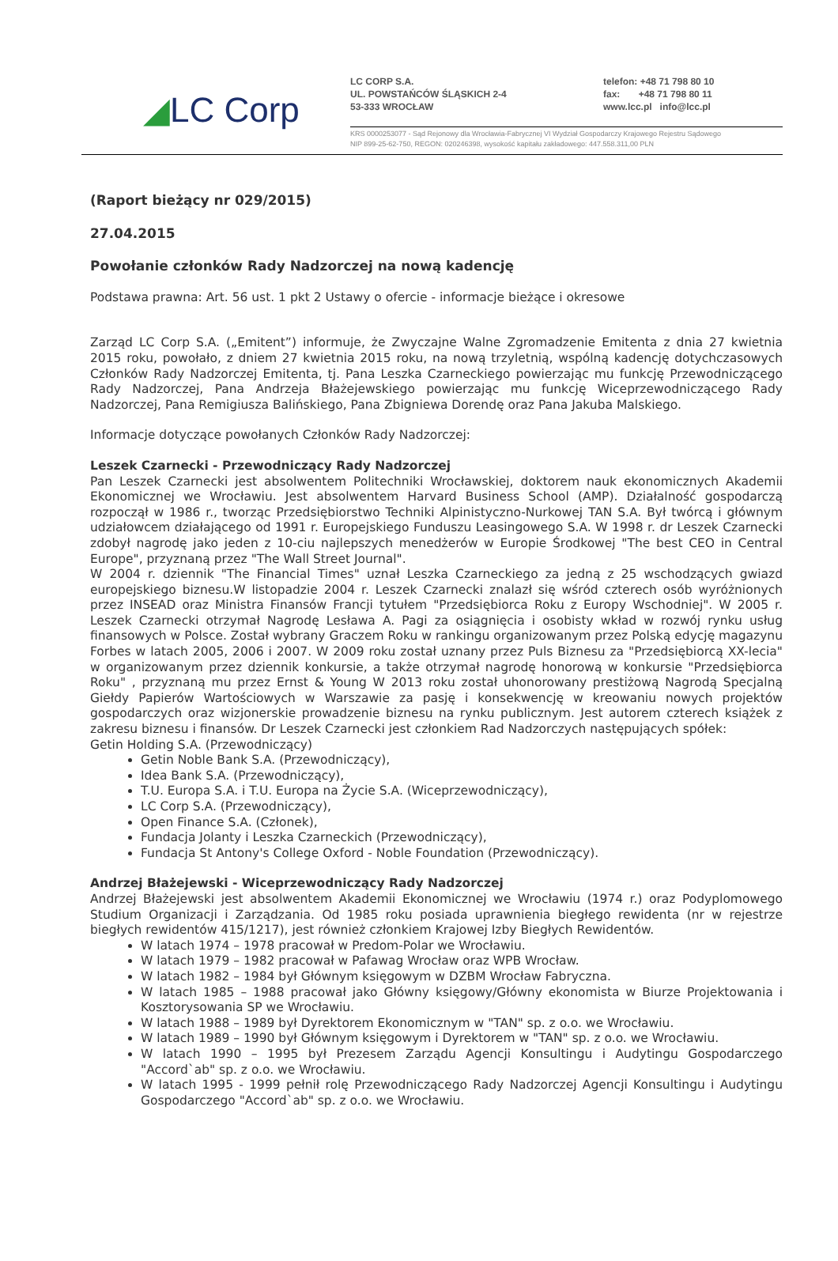◢LC Corp
LC CORP S.A.
UL. POWSTAŃCÓW ŚLĄSKICH 2-4
53-333 WROCŁAW
telefon: +48 71 798 80 10
fax: +48 71 798 80 11
www.lcc.pl info@lcc.pl
KRS 0000253077 - Sąd Rejonowy dla Wrocławia-Fabrycznej VI Wydział Gospodarczy Krajowego Rejestru Sądowego
NIP 899-25-62-750, REGON: 020246398, wysokość kapitału zakładowego: 447.558.311,00 PLN
(Raport bieżący nr 029/2015)
27.04.2015
Powołanie członków Rady Nadzorczej na nową kadencję
Podstawa prawna: Art. 56 ust. 1 pkt 2 Ustawy o ofercie - informacje bieżące i okresowe
Zarząd LC Corp S.A. („Emitent”) informuje, że Zwyczajne Walne Zgromadzenie Emitenta z dnia 27 kwietnia 2015 roku, powołało, z dniem 27 kwietnia 2015 roku, na nową trzyletnią, wspólną kadencję dotychczasowych Członków Rady Nadzorczej Emitenta, tj. Pana Leszka Czarneckiego powierzając mu funkcję Przewodniczącego Rady Nadzorczej, Pana Andrzeja Błażejewskiego powierzając mu funkcję Wiceprzewodniczącego Rady Nadzorczej, Pana Remigiusza Balińskiego, Pana Zbigniewa Dorendę oraz Pana Jakuba Malskiego.
Informacje dotyczące powołanych Członków Rady Nadzorczej:
Leszek Czarnecki - Przewodniczący Rady Nadzorczej
Pan Leszek Czarnecki jest absolwentem Politechniki Wrocławskiej, doktorem nauk ekonomicznych Akademii Ekonomicznej we Wrocławiu. Jest absolwentem Harvard Business School (AMP). Działalność gospodarczą rozpoczął w 1986 r., tworząc Przedsiębiorstwo Techniki Alpinistyczno-Nurkowej TAN S.A. Był twórcą i głównym udziałowcem działającego od 1991 r. Europejskiego Funduszu Leasingowego S.A. W 1998 r. dr Leszek Czarnecki zdobył nagrodę jako jeden z 10-ciu najlepszych menedżerów w Europie Środkowej "The best CEO in Central Europe", przyznaną przez "The Wall Street Journal".
W 2004 r. dziennik "The Financial Times" uznał Leszka Czarneckiego za jedną z 25 wschodzących gwiazd europejskiego biznesu.W listopadzie 2004 r. Leszek Czarnecki znalazł się wśród czterech osób wyróżnionych przez INSEAD oraz Ministra Finansów Francji tytułem "Przedsiębiorca Roku z Europy Wschodniej". W 2005 r. Leszek Czarnecki otrzymał Nagrodę Lesława A. Pagi za osiągnięcia i osobisty wkład w rozwój rynku usług finansowych w Polsce. Został wybrany Graczem Roku w rankingu organizowanym przez Polską edycję magazynu Forbes w latach 2005, 2006 i 2007. W 2009 roku został uznany przez Puls Biznesu za "Przedsiębiorcą XX-lecia" w organizowanym przez dziennik konkursie, a także otrzymał nagrodę honorową w konkursie "Przedsiębiorca Roku" , przyznaną mu przez Ernst & Young W 2013 roku został uhonorowany prestiżową Nagrodą Specjalną Giełdy Papierów Wartościowych w Warszawie za pasję i konsekwencję w kreowaniu nowych projektów gospodarczych oraz wizjonerskie prowadzenie biznesu na rynku publicznym. Jest autorem czterech książek z zakresu biznesu i finansów. Dr Leszek Czarnecki jest członkiem Rad Nadzorczych następujących spółek:
Getin Holding S.A. (Przewodniczący)
Getin Noble Bank S.A. (Przewodniczący),
Idea Bank S.A. (Przewodniczący),
T.U. Europa S.A. i T.U. Europa na Życie S.A. (Wiceprzewodniczący),
LC Corp S.A. (Przewodniczący),
Open Finance S.A. (Członek),
Fundacja Jolanty i Leszka Czarneckich (Przewodniczący),
Fundacja St Antony's College Oxford - Noble Foundation (Przewodniczący).
Andrzej Błażejewski - Wiceprzewodniczący Rady Nadzorczej
Andrzej Błażejewski jest absolwentem Akademii Ekonomicznej we Wrocławiu (1974 r.) oraz Podyplomowego Studium Organizacji i Zarządzania. Od 1985 roku posiada uprawnienia biegłego rewidenta (nr w rejestrze biegłych rewidentów 415/1217), jest również członkiem Krajowej Izby Biegłych Rewidentów.
W latach 1974 – 1978 pracował w Predom-Polar we Wrocławiu.
W latach 1979 – 1982 pracował w Pafawag Wrocław oraz WPB Wrocław.
W latach 1982 – 1984 był Głównym księgowym w DZBM Wrocław Fabryczna.
W latach 1985 – 1988 pracował jako Główny księgowy/Główny ekonomista w Biurze Projektowania i Kosztorysowania SP we Wrocławiu.
W latach 1988 – 1989 był Dyrektorem Ekonomicznym w "TAN" sp. z o.o. we Wrocławiu.
W latach 1989 – 1990 był Głównym księgowym i Dyrektorem w "TAN" sp. z o.o. we Wrocławiu.
W latach 1990 – 1995 był Prezesem Zarządu Agencji Konsultingu i Audytingu Gospodarczego "Accord`ab" sp. z o.o. we Wrocławiu.
W latach 1995 - 1999 pełnił rolę Przewodniczącego Rady Nadzorczej Agencji Konsultingu i Audytingu Gospodarczego "Accord`ab" sp. z o.o. we Wrocławiu.